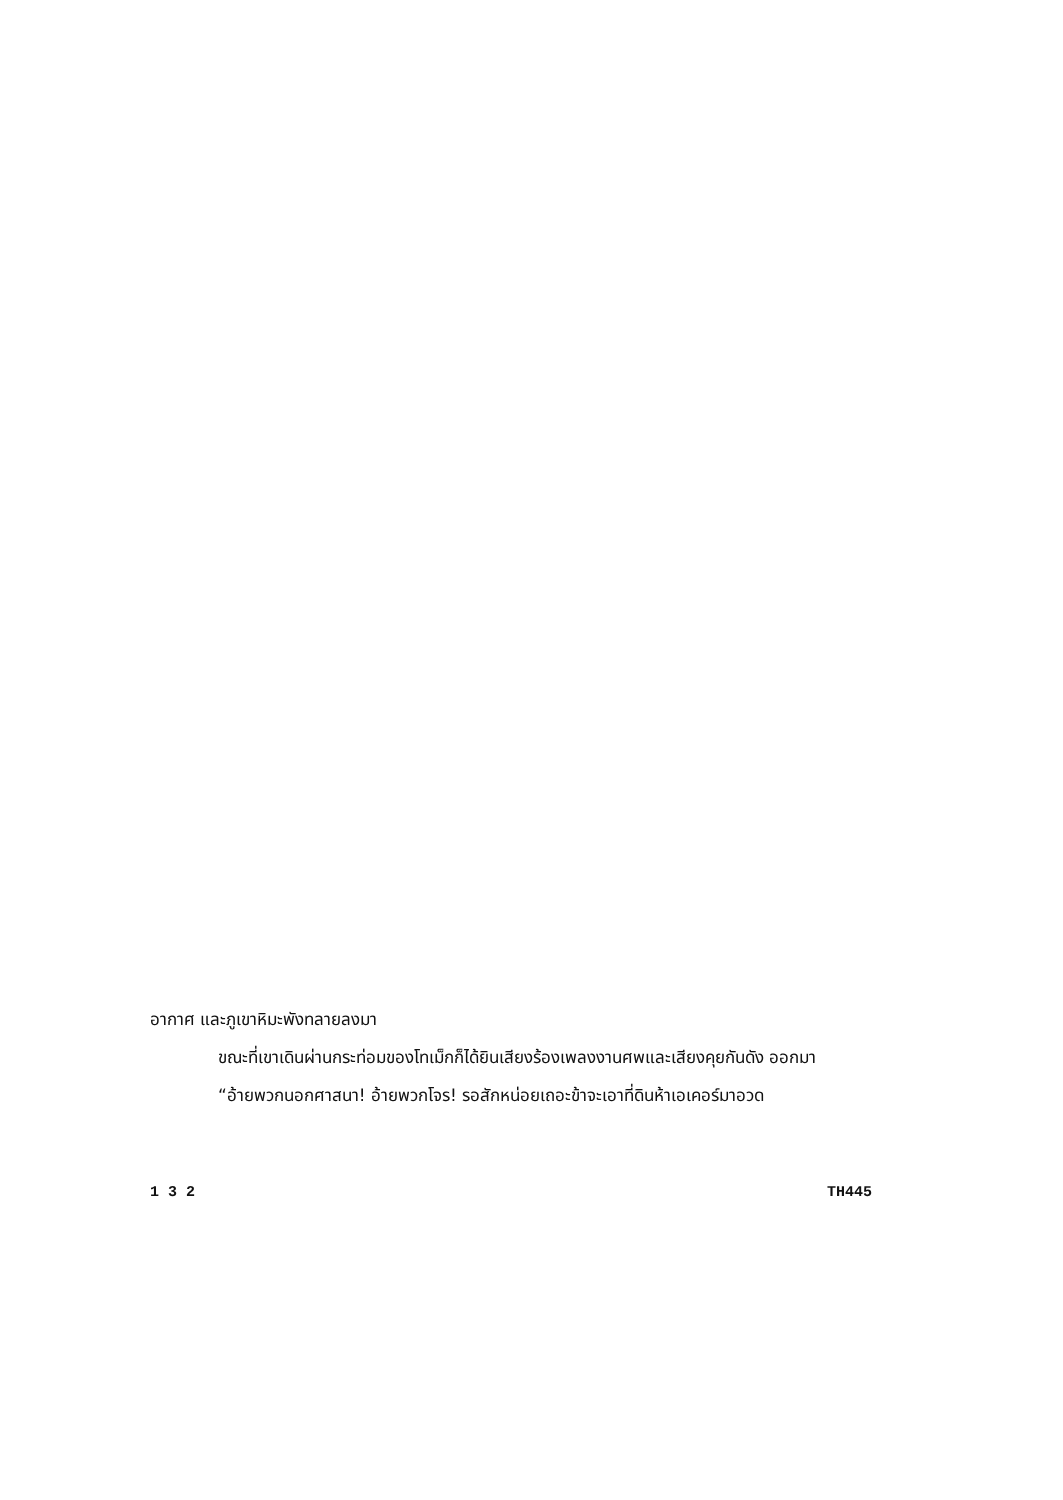อากาศ และภูเขาหิมะพังทลายลงมา
ขณะที่เขาเดินผ่านกระท่อมของโทเม็กก็ได้ยินเสียงร้องเพลงงานศพและเสียงคุยกันดัง ออกมา
“อ้ายพวกนอกศาสนา! อ้ายพวกโจร! รอสักหน่อยเถอะข้าจะเอาที่ดินห้าเอเคอร์มาอวด
1 3 2 TH445